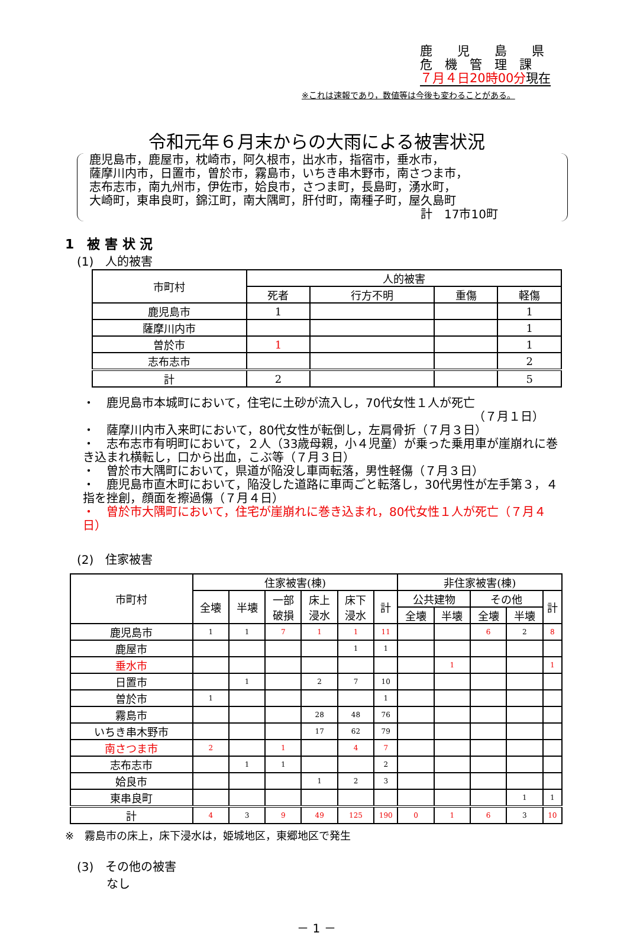鹿　　児　　島　　県
危　機　管　理　課
７月４日20時00分現在
※これは速報であり，数値等は今後も変わることがある。
令和元年６月末からの大雨による被害状況
鹿児島市，鹿屋市，枕崎市，阿久根市，出水市，指宿市，垂水市，
薩摩川内市，日置市，曽於市，霧島市，いちき串木野市，南さつま市，
志布志市，南九州市，伊佐市，姶良市，さつま町，長島町，湧水町，
大崎町，東串良町，錦江町，南大隅町，肝付町，南種子町，屋久島町
計　17市10町
1　被 害 状 況
(1)　人的被害
| 市町村 | 人的被害 | | | |
| --- | --- | --- | --- | --- |
| | 死者 | 行方不明 | 重傷 | 軽傷 |
| 鹿児島市 | 1 | | | 1 |
| 薩摩川内市 | | | | 1 |
| 曽於市 | 1 | | | 1 |
| 志布志市 | | | | 2 |
| 計 | 2 | | | 5 |
・　鹿児島市本城町において，住宅に土砂が流入し，70代女性１人が死亡
（７月１日）
・　薩摩川内市入来町において，80代女性が転倒し，左肩骨折（７月３日）
・　志布志市有明町において，２人（33歳母親，小４児童）が乗った乗用車が崖崩れに巻き込まれ横転し，口から出血，こぶ等（７月３日）
・　曽於市大隅町において，県道が陥没し車両転落，男性軽傷（７月３日）
・　鹿児島市直木町において，陥没した道路に車両ごと転落し，30代男性が左手第３，４指を挫創，顔面を擦過傷（７月４日）
・　曽於市大隅町において，住宅が崖崩れに巻き込まれ，80代女性１人が死亡（７月４日）
(2)　住家被害
| 市町村 | 住家被害(棟) | | | | | | 非住家被害(棟) | | | | |
| | 全壊 | 半壊 | 一部 破損 | 床上 浸水 | 床下 浸水 | 計 | 公共建物 | | その他 | | 計 |
| | | | | | | | 全壊 | 半壊 | 全壊 | 半壊 | |
| 鹿児島市 | 1 | 1 | 7 | 1 | 1 | 11 | | | 6 | 2 | 8 |
| 鹿屋市 | | | | | 1 | 1 | | | | | |
| 垂水市 | | | | | | | | 1 | | | 1 |
| 日置市 | | 1 | | 2 | 7 | 10 | | | | | |
| 曽於市 | 1 | | | | | 1 | | | | | |
| 霧島市 | | | | 28 | 48 | 76 | | | | | |
| いちき串木野市 | | | | 17 | 62 | 79 | | | | | |
| 南さつま市 | 2 | | 1 | | 4 | 7 | | | | | |
| 志布志市 | | 1 | 1 | | | 2 | | | | | |
| 姶良市 | | | | 1 | 2 | 3 | | | | | |
| 東串良町 | | | | | | | | | | 1 | 1 |
| 計 | 4 | 3 | 9 | 49 | 125 | 190 | 0 | 1 | 6 | 3 | 10 |
※　霧島市の床上，床下浸水は，姫城地区，東郷地区で発生
(3)　その他の被害
なし
－ 1 －